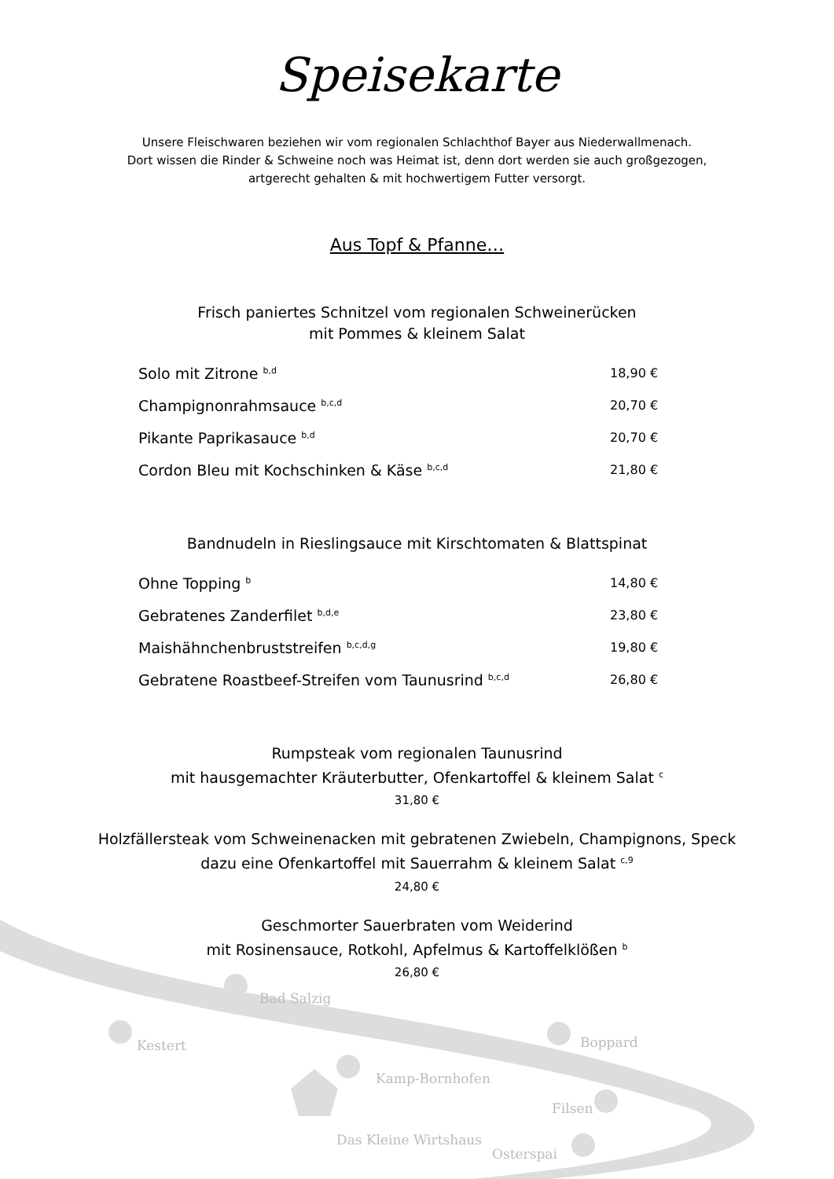Speisekarte
Unsere Fleischwaren beziehen wir vom regionalen Schlachthof Bayer aus Niederwallmenach.
Dort wissen die Rinder & Schweine noch was Heimat ist, denn dort werden sie auch großgezogen,
artgerecht gehalten & mit hochwertigem Futter versorgt.
Aus Topf & Pfanne…
Frisch paniertes Schnitzel vom regionalen Schweinerücken
mit Pommes & kleinem Salat
| Solo mit Zitrone <sup>b,d</sup> | 18,90 € |
| Champignonrahmsauce <sup>b,c,d</sup> | 20,70 € |
| Pikante Paprikasauce <sup>b,d</sup> | 20,70 € |
| Cordon Bleu mit Kochschinken & Käse <sup>b,c,d</sup> | 21,80 € |
Bandnudeln in Rieslingsauce mit Kirschtomaten & Blattspinat
| Ohne Topping <sup>b</sup> | 14,80 € |
| Gebratenes Zanderfilet <sup>b,d,e</sup> | 23,80 € |
| Maishähnchenbruststreifen <sup>b,c,d,g</sup> | 19,80 € |
| Gebratene Roastbeef-Streifen vom Taunusrind <sup>b,c,d</sup> | 26,80 € |
Rumpsteak vom regionalen Taunusrind
mit hausgemachter Kräuterbutter, Ofenkartoffel & kleinem Salat <sup>c</sup>
31,80 €
Holzfällersteak vom Schweinenacken mit gebratenen Zwiebeln, Champignons, Speck
dazu eine Ofenkartoffel mit Sauerrahm & kleinem Salat <sup>c,9</sup>
24,80 €
Geschmorter Sauerbraten vom Weiderind
mit Rosinensauce, Rotkohl, Apfelmus & Kartoffelklößen <sup>b</sup>
26,80 €
Bad Salzig
Kestert Boppard
Kamp-Bornhofen
Filsen
Das Kleine Wirtshaus
Osterspai